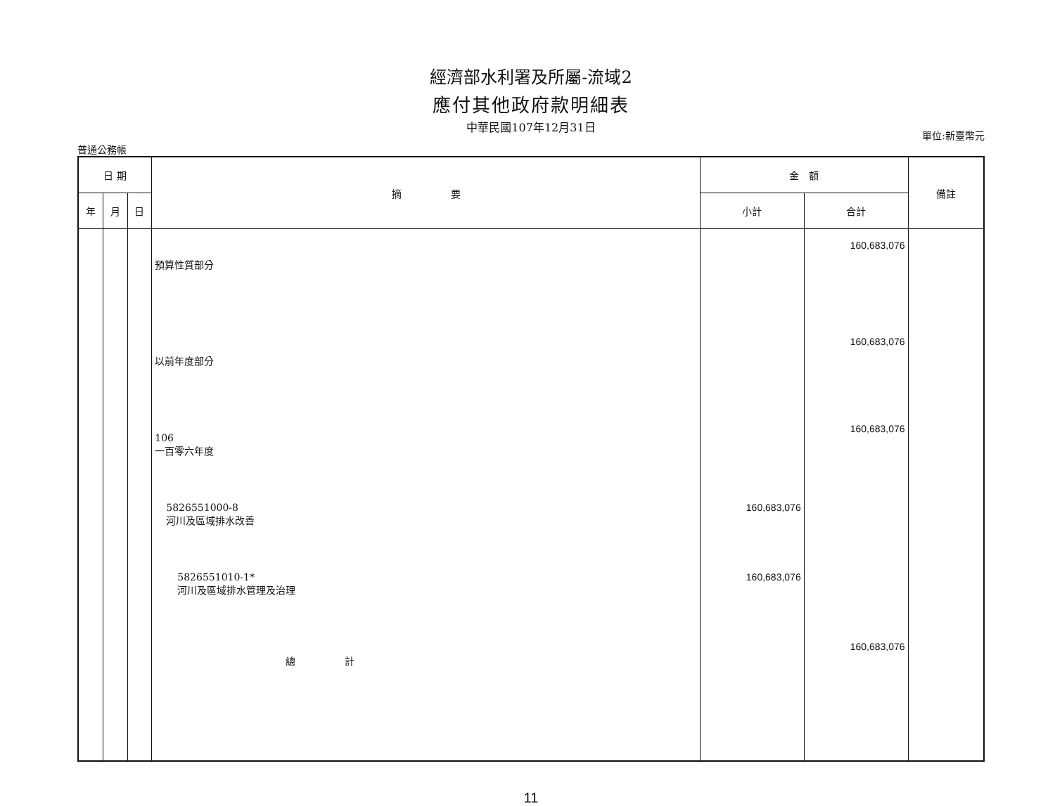經濟部水利署及所屬-流域2
應付其他政府款明細表
中華民國107年12月31日
普通公務帳 單位:新臺幣元
| 日 期 | | | 摘 要 | 金 額 | | 備註 |
| --- | --- | --- | --- | --- | --- | --- |
| 年 | 月 | 日 | | 小計 | 合計 | |
| | | | 預算性質部分 | | 160,683,076 | |
| | | | 以前年度部分 | | 160,683,076 | |
| | | | 106 一百零六年度 | | 160,683,076 | |
| | | | 5826551000-8 河川及區域排水改善 | 160,683,076 | | |
| | | | 5826551010-1* 河川及區域排水管理及治理 | 160,683,076 | | |
| | | | 總 計 | | 160,683,076 | |
11